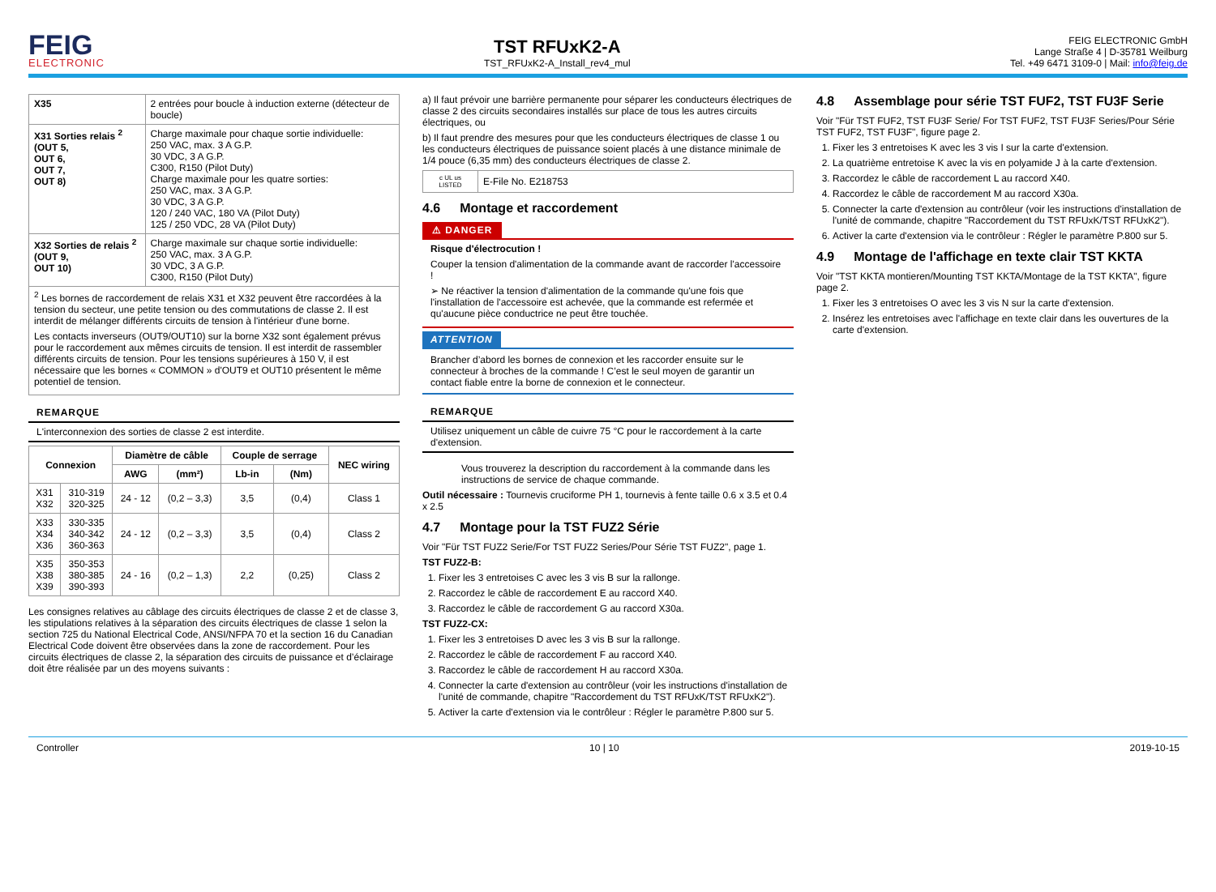FEIG
ELECTRONIC
TST RFUxK2-A
TST_RFUxK2-A_Install_rev4_mul
FEIG ELECTRONIC GmbH
Lange Straße 4 | D-35781 Weilburg
Tel. +49 6471 3109-0 | Mail: info@feig.de
| X35 | 2 entrées pour boucle à induction externe (détecteur de boucle) |
| X31 Sorties relais <sup>2</sup> (OUT 5, OUT 6, OUT 7, OUT 8) | Charge maximale pour chaque sortie individuelle: 250 VAC, max. 3 A G.P. 30 VDC, 3 A G.P. C300, R150 (Pilot Duty) Charge maximale pour les quatre sorties: 250 VAC, max. 3 A G.P. 30 VDC, 3 A G.P. 120 / 240 VAC, 180 VA (Pilot Duty) 125 / 250 VDC, 28 VA (Pilot Duty) |
| X32 Sorties de relais <sup>2</sup> (OUT 9, OUT 10) | Charge maximale sur chaque sortie individuelle: 250 VAC, max. 3 A G.P. 30 VDC, 3 A G.P. C300, R150 (Pilot Duty) |
| <sup>2</sup> Les bornes de raccordement de relais X31 et X32 peuvent être raccordées à la tension du secteur, une petite tension ou des commutations de classe 2. Il est interdit de mélanger différents circuits de tension à l'intérieur d'une borne. Les contacts inverseurs (OUT9/OUT10) sur la borne X32 sont également prévus pour le raccordement aux mêmes circuits de tension. Il est interdit de rassembler différents circuits de tension. Pour les tensions supérieures à 150 V, il est nécessaire que les bornes « COMMON » d'OUT9 et OUT10 présentent le même potentiel de tension. | |
REMARQUE
L'interconnexion des sorties de classe 2 est interdite.
| Connexion | | Diamètre de câble | | Couple de serrage | | NEC wiring |
| --- | --- | --- | --- | --- | --- | --- |
| | | AWG | (mm²) | Lb-in | (Nm) | |
| X31 X32 | 310-319 320-325 | 24 - 12 | (0,2 – 3,3) | 3,5 | (0,4) | Class 1 |
| X33 X34 X36 | 330-335 340-342 360-363 | 24 - 12 | (0,2 – 3,3) | 3,5 | (0,4) | Class 2 |
| X35 X38 X39 | 350-353 380-385 390-393 | 24 - 16 | (0,2 – 1,3) | 2,2 | (0,25) | Class 2 |
Les consignes relatives au câblage des circuits électriques de classe 2 et de classe 3, les stipulations relatives à la séparation des circuits électriques de classe 1 selon la section 725 du National Electrical Code, ANSI/NFPA 70 et la section 16 du Canadian Electrical Code doivent être observées dans la zone de raccordement. Pour les circuits électriques de classe 2, la séparation des circuits de puissance et d’éclairage doit être réalisée par un des moyens suivants :
a) Il faut prévoir une barrière permanente pour séparer les conducteurs électriques de classe 2 des circuits secondaires installés sur place de tous les autres circuits électriques, ou
b) Il faut prendre des mesures pour que les conducteurs électriques de classe 1 ou les conducteurs électriques de puissance soient placés à une distance minimale de 1/4 pouce (6,35 mm) des conducteurs électriques de classe 2.
| c UL us LISTED | E-File No. E218753 |
4.6 Montage et raccordement
⚠ DANGER
Risque d'électrocution !
Couper la tension d'alimentation de la commande avant de raccorder l'accessoire !
➢ Ne réactiver la tension d'alimentation de la commande qu'une fois que l'installation de l'accessoire est achevée, que la commande est refermée et qu'aucune pièce conductrice ne peut être touchée.
ATTENTION
Brancher d’abord les bornes de connexion et les raccorder ensuite sur le connecteur à broches de la commande ! C’est le seul moyen de garantir un contact fiable entre la borne de connexion et le connecteur.
REMARQUE
Utilisez uniquement un câble de cuivre 75 °C pour le raccordement à la carte d'extension.
Vous trouverez la description du raccordement à la commande dans les instructions de service de chaque commande.
Outil nécessaire : Tournevis cruciforme PH 1, tournevis à fente taille 0.6 x 3.5 et 0.4 x 2.5
4.7 Montage pour la TST FUZ2 Série
Voir "Für TST FUZ2 Serie/For TST FUZ2 Series/Pour Série TST FUZ2", page 1.
TST FUZ2-B:
1. Fixer les 3 entretoises C avec les 3 vis B sur la rallonge.
2. Raccordez le câble de raccordement E au raccord X40.
3. Raccordez le câble de raccordement G au raccord X30a.
TST FUZ2-CX:
1. Fixer les 3 entretoises D avec les 3 vis B sur la rallonge.
2. Raccordez le câble de raccordement F au raccord X40.
3. Raccordez le câble de raccordement H au raccord X30a.
4. Connecter la carte d'extension au contrôleur (voir les instructions d'installation de l'unité de commande, chapitre "Raccordement du TST RFUxK/TST RFUxK2").
5. Activer la carte d'extension via le contrôleur : Régler le paramètre P.800 sur 5.
4.8 Assemblage pour série TST FUF2, TST FU3F Serie
Voir "Für TST FUF2, TST FU3F Serie/ For TST FUF2, TST FU3F Series/Pour Série TST FUF2, TST FU3F", figure page 2.
1. Fixer les 3 entretoises K avec les 3 vis I sur la carte d'extension.
2. La quatrième entretoise K avec la vis en polyamide J à la carte d'extension.
3. Raccordez le câble de raccordement L au raccord X40.
4. Raccordez le câble de raccordement M au raccord X30a.
5. Connecter la carte d'extension au contrôleur (voir les instructions d'installation de l'unité de commande, chapitre "Raccordement du TST RFUxK/TST RFUxK2").
6. Activer la carte d'extension via le contrôleur : Régler le paramètre P.800 sur 5.
4.9 Montage de l'affichage en texte clair TST KKTA
Voir "TST KKTA montieren/Mounting TST KKTA/Montage de la TST KKTA", figure page 2.
1. Fixer les 3 entretoises O avec les 3 vis N sur la carte d'extension.
2. Insérez les entretoises avec l'affichage en texte clair dans les ouvertures de la carte d'extension.
Controller 10 | 10 2019-10-15